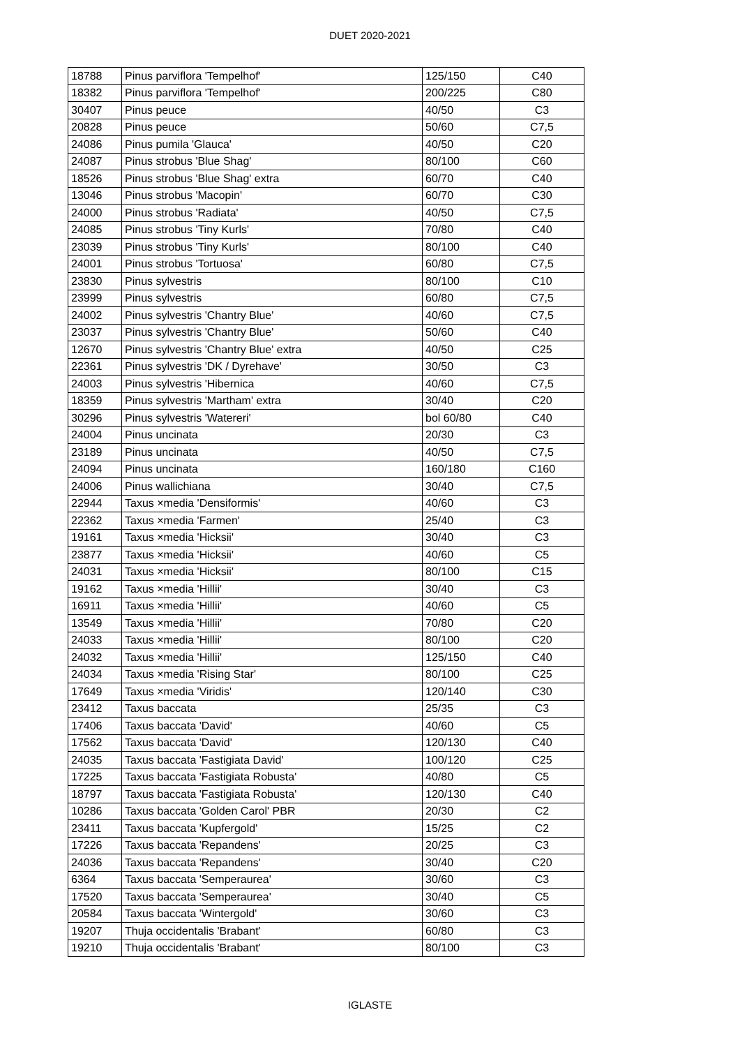DUET 2020-2021
| 18788 | Pinus parviflora 'Tempelhof' | 125/150 | C40 |
| 18382 | Pinus parviflora 'Tempelhof' | 200/225 | C80 |
| 30407 | Pinus peuce | 40/50 | C3 |
| 20828 | Pinus peuce | 50/60 | C7,5 |
| 24086 | Pinus pumila 'Glauca' | 40/50 | C20 |
| 24087 | Pinus strobus 'Blue Shag' | 80/100 | C60 |
| 18526 | Pinus strobus 'Blue Shag' extra | 60/70 | C40 |
| 13046 | Pinus strobus 'Macopin' | 60/70 | C30 |
| 24000 | Pinus strobus 'Radiata' | 40/50 | C7,5 |
| 24085 | Pinus strobus 'Tiny Kurls' | 70/80 | C40 |
| 23039 | Pinus strobus 'Tiny Kurls' | 80/100 | C40 |
| 24001 | Pinus strobus 'Tortuosa' | 60/80 | C7,5 |
| 23830 | Pinus sylvestris | 80/100 | C10 |
| 23999 | Pinus sylvestris | 60/80 | C7,5 |
| 24002 | Pinus sylvestris 'Chantry Blue' | 40/60 | C7,5 |
| 23037 | Pinus sylvestris 'Chantry Blue' | 50/60 | C40 |
| 12670 | Pinus sylvestris 'Chantry Blue' extra | 40/50 | C25 |
| 22361 | Pinus sylvestris 'DK / Dyrehave' | 30/50 | C3 |
| 24003 | Pinus sylvestris 'Hibernica | 40/60 | C7,5 |
| 18359 | Pinus sylvestris 'Martham' extra | 30/40 | C20 |
| 30296 | Pinus sylvestris 'Watereri' | bol 60/80 | C40 |
| 24004 | Pinus uncinata | 20/30 | C3 |
| 23189 | Pinus uncinata | 40/50 | C7,5 |
| 24094 | Pinus uncinata | 160/180 | C160 |
| 24006 | Pinus wallichiana | 30/40 | C7,5 |
| 22944 | Taxus ×media 'Densiformis' | 40/60 | C3 |
| 22362 | Taxus ×media 'Farmen' | 25/40 | C3 |
| 19161 | Taxus ×media 'Hicksii' | 30/40 | C3 |
| 23877 | Taxus ×media 'Hicksii' | 40/60 | C5 |
| 24031 | Taxus ×media 'Hicksii' | 80/100 | C15 |
| 19162 | Taxus ×media 'Hillii' | 30/40 | C3 |
| 16911 | Taxus ×media 'Hillii' | 40/60 | C5 |
| 13549 | Taxus ×media 'Hillii' | 70/80 | C20 |
| 24033 | Taxus ×media 'Hillii' | 80/100 | C20 |
| 24032 | Taxus ×media 'Hillii' | 125/150 | C40 |
| 24034 | Taxus ×media 'Rising Star' | 80/100 | C25 |
| 17649 | Taxus ×media 'Viridis' | 120/140 | C30 |
| 23412 | Taxus baccata | 25/35 | C3 |
| 17406 | Taxus baccata 'David' | 40/60 | C5 |
| 17562 | Taxus baccata 'David' | 120/130 | C40 |
| 24035 | Taxus baccata 'Fastigiata David' | 100/120 | C25 |
| 17225 | Taxus baccata 'Fastigiata Robusta' | 40/80 | C5 |
| 18797 | Taxus baccata 'Fastigiata Robusta' | 120/130 | C40 |
| 10286 | Taxus baccata 'Golden Carol' PBR | 20/30 | C2 |
| 23411 | Taxus baccata 'Kupfergold' | 15/25 | C2 |
| 17226 | Taxus baccata 'Repandens' | 20/25 | C3 |
| 24036 | Taxus baccata 'Repandens' | 30/40 | C20 |
| 6364 | Taxus baccata 'Semperaurea' | 30/60 | C3 |
| 17520 | Taxus baccata 'Semperaurea' | 30/40 | C5 |
| 20584 | Taxus baccata 'Wintergold' | 30/60 | C3 |
| 19207 | Thuja occidentalis 'Brabant' | 60/80 | C3 |
| 19210 | Thuja occidentalis 'Brabant' | 80/100 | C3 |
IGLASTE